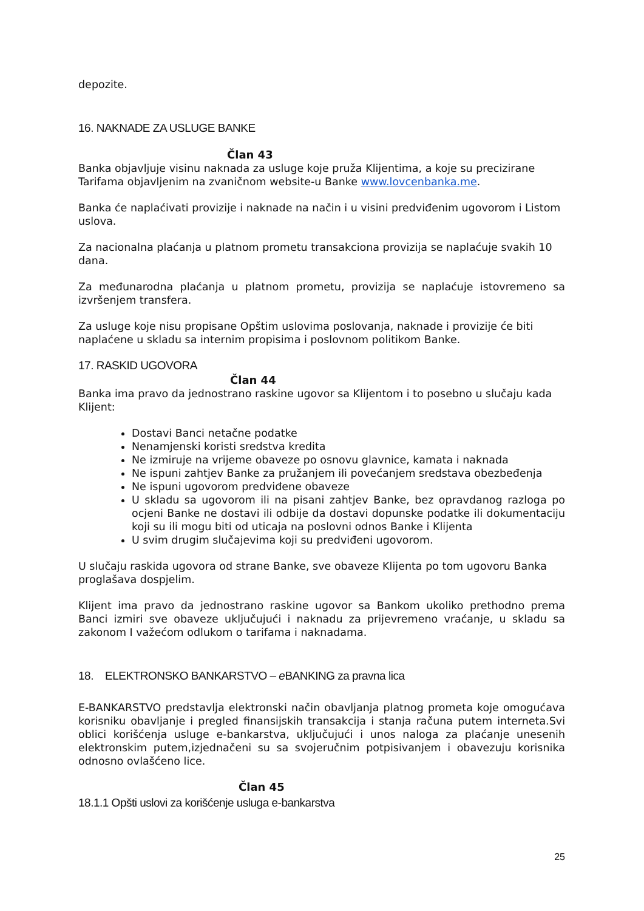depozite.
16. NAKNADE ZA USLUGE BANKE
Član 43
Banka objavljuje visinu naknada za usluge koje pruža Klijentima, a koje su precizirane Tarifama objavljenim na zvaničnom website-u Banke www.lovcenbanka.me.
Banka će naplaćivati provizije i naknade na način i u visini predviđenim ugovorom i Listom uslova.
Za nacionalna plaćanja u platnom prometu transakciona provizija se naplaćuje svakih 10 dana.
Za međunarodna plaćanja u platnom prometu, provizija se naplaćuje istovremeno sa izvršenjem transfera.
Za usluge koje nisu propisane Opštim uslovima poslovanja, naknade i provizije će biti naplaćene u skladu sa internim propisima i poslovnom politikom Banke.
17. RASKID UGOVORA
Član 44
Banka ima pravo da jednostrano raskine ugovor sa Klijentom i to posebno u slučaju kada Klijent:
Dostavi Banci netačne podatke
Nenamjenski koristi sredstva kredita
Ne izmiruje na vrijeme obaveze po osnovu glavnice, kamata i naknada
Ne ispuni zahtjev Banke za pružanjem ili povećanjem sredstava obezbeđenja
Ne ispuni ugovorom predviđene obaveze
U skladu sa ugovorom ili na pisani zahtjev Banke, bez opravdanog razloga po ocjeni Banke ne dostavi ili odbije da dostavi dopunske podatke ili dokumentaciju koji su ili mogu biti od uticaja na poslovni odnos Banke i Klijenta
U svim drugim slučajevima koji su predviđeni ugovorom.
U slučaju raskida ugovora od strane Banke, sve obaveze Klijenta po tom ugovoru Banka proglašava dospjelim.
Klijent ima pravo da jednostrano raskine ugovor sa Bankom ukoliko prethodno prema Banci izmiri sve obaveze uključujući i naknadu za prijevremeno vraćanje, u skladu sa zakonom I važećom odlukom o tarifama i naknadama.
18. ELEKTRONSKO BANKARSTVO – e BANKING za pravna lica
E-BANKARSTVO predstavlja elektronski način obavljanja platnog prometa koje omogućava korisniku obavljanje i pregled finansijskih transakcija i stanja računa putem interneta.Svi oblici korišćenja usluge e-bankarstva, uključujući i unos naloga za plaćanje unesenih elektronskim putem,izjednačeni su sa svojeručnim potpisivanjem i obavezuju korisnika odnosno ovlašćeno lice.
Član 45
18.1.1 Opšti uslovi za korišćenje usluga e-bankarstva
25